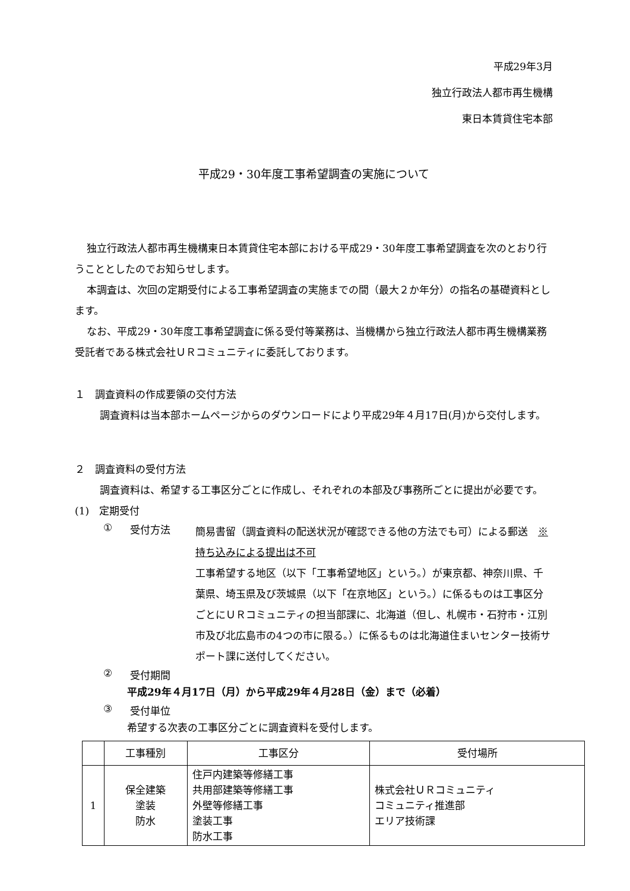平成29年3月
独立行政法人都市再生機構
東日本賃貸住宅本部
平成29・30年度工事希望調査の実施について
独立行政法人都市再生機構東日本賃貸住宅本部における平成29・30年度工事希望調査を次のとおり行うこととしたのでお知らせします。
本調査は、次回の定期受付による工事希望調査の実施までの間（最大２か年分）の指名の基礎資料とします。
なお、平成29・30年度工事希望調査に係る受付等業務は、当機構から独立行政法人都市再生機構業務受託者である株式会社ＵＲコミュニティに委託しております。
１　調査資料の作成要領の交付方法
調査資料は当本部ホームページからのダウンロードにより平成29年４月17日(月)から交付します。
２　調査資料の受付方法
調査資料は、希望する工事区分ごとに作成し、それぞれの本部及び事務所ごとに提出が必要です。
(1)　定期受付
① 受付方法
簡易書留（調査資料の配送状況が確認できる他の方法でも可）による郵送　※持ち込みによる提出は不可
工事希望する地区（以下「工事希望地区」という。）が東京都、神奈川県、千葉県、埼玉県及び茨城県（以下「在京地区」という。）に係るものは工事区分ごとにＵＲコミュニティの担当部課に、北海道（但し、札幌市・石狩市・江別市及び北広島市の4つの市に限る。）に係るものは北海道住まいセンター技術サポート課に送付してください。
② 受付期間
平成29年４月17日（月）から平成29年４月28日（金）まで（必着）
③ 受付単位
希望する次表の工事区分ごとに調査資料を受付します。
| | 工事種別 | 工事区分 | 受付場所 |
| --- | --- | --- | --- |
| 1 | 保全建築 塗装 防水 | 住戸内建築等修繕工事 共用部建築等修繕工事 外壁等修繕工事 塗装工事 防水工事 | 株式会社ＵＲコミュニティ コミュニティ推進部 エリア技術課 |